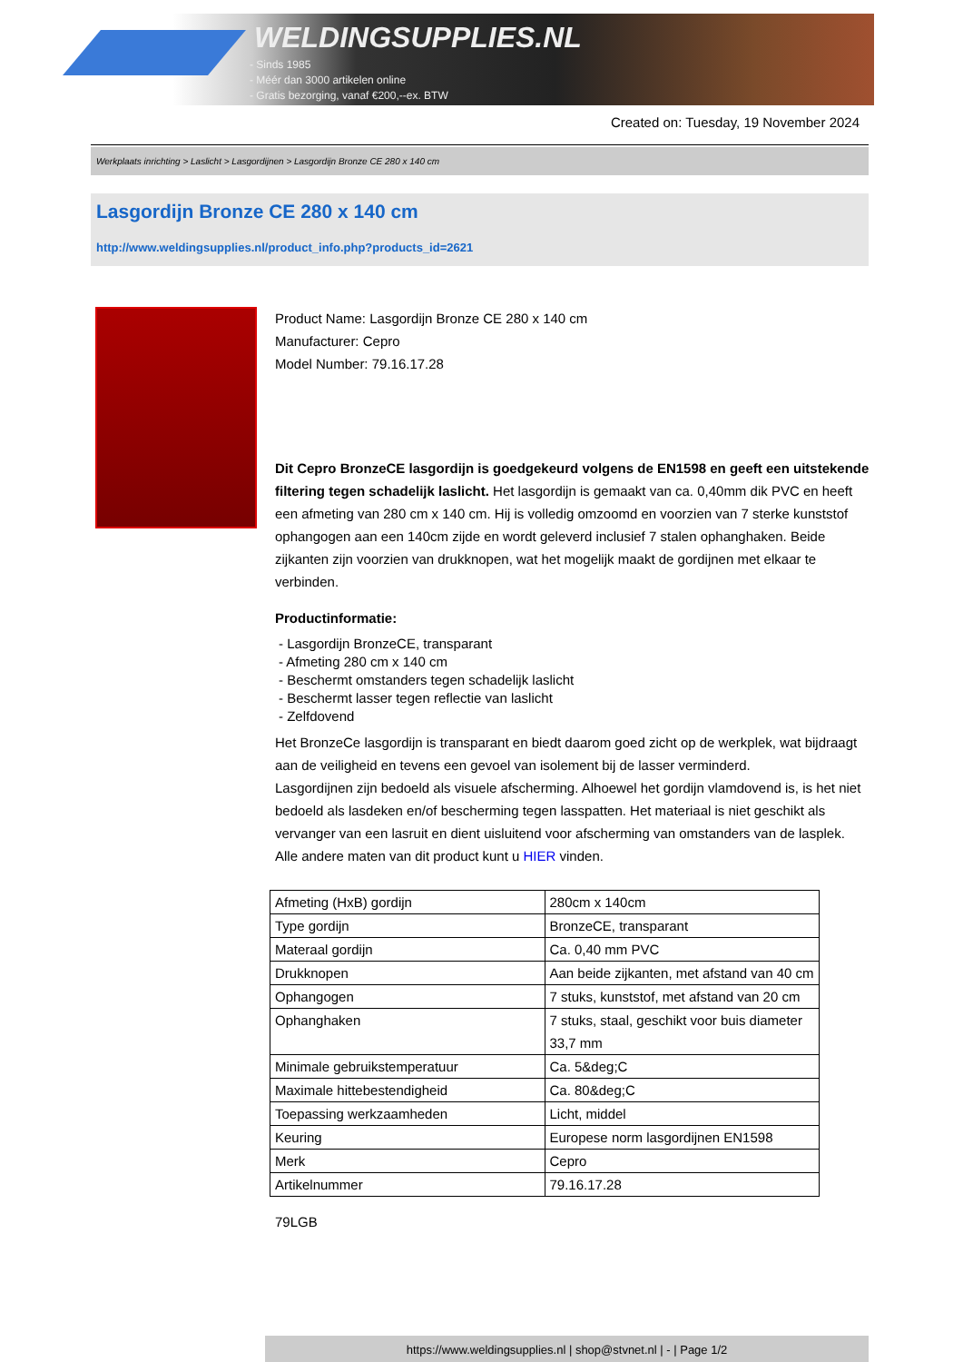WELDINGSUPPLIES.NL
- Sinds 1985
- Méér dan 3000 artikelen online
- Gratis bezorging, vanaf €200,--ex. BTW
Created on: Tuesday, 19 November 2024
Werkplaats inrichting > Laslicht > Lasgordijnen > Lasgordijn Bronze CE 280 x 140 cm
Lasgordijn Bronze CE 280 x 140 cm
http://www.weldingsupplies.nl/product_info.php?products_id=2621
Product Name: Lasgordijn Bronze CE 280 x 140 cm
Manufacturer: Cepro
Model Number: 79.16.17.28
Dit Cepro BronzeCE lasgordijn is goedgekeurd volgens de EN1598 en geeft een uitstekende filtering tegen schadelijk laslicht. Het lasgordijn is gemaakt van ca. 0,40mm dik PVC en heeft een afmeting van 280 cm x 140 cm. Hij is volledig omzoomd en voorzien van 7 sterke kunststof ophangogen aan een 140cm zijde en wordt geleverd inclusief 7 stalen ophanghaken. Beide zijkanten zijn voorzien van drukknopen, wat het mogelijk maakt de gordijnen met elkaar te verbinden.
Productinformatie:
- Lasgordijn BronzeCE, transparant
- Afmeting 280 cm x 140 cm
- Beschermt omstanders tegen schadelijk laslicht
- Beschermt lasser tegen reflectie van laslicht
- Zelfdovend
Het BronzeCe lasgordijn is transparant en biedt daarom goed zicht op de werkplek, wat bijdraagt aan de veiligheid en tevens een gevoel van isolement bij de lasser verminderd.
Lasgordijnen zijn bedoeld als visuele afscherming. Alhoewel het gordijn vlamdovend is, is het niet bedoeld als lasdeken en/of bescherming tegen lasspatten. Het materiaal is niet geschikt als vervanger van een lasruit en dient uisluitend voor afscherming van omstanders van de lasplek.
Alle andere maten van dit product kunt u HIER vinden.
| Afmeting (HxB) gordijn | 280cm x 140cm |
| Type gordijn | BronzeCE, transparant |
| Materaal gordijn | Ca. 0,40 mm PVC |
| Drukknopen | Aan beide zijkanten, met afstand van 40 cm |
| Ophangogen | 7 stuks, kunststof, met afstand van 20 cm |
| Ophanghaken | 7 stuks, staal, geschikt voor buis diameter 33,7 mm |
| Minimale gebruikstemperatuur | Ca. 5&deg;C |
| Maximale hittebestendigheid | Ca. 80&deg;C |
| Toepassing werkzaamheden | Licht, middel |
| Keuring | Europese norm lasgordijnen EN1598 |
| Merk | Cepro |
| Artikelnummer | 79.16.17.28 |
79LGB
https://www.weldingsupplies.nl | shop@stvnet.nl | - | Page 1/2